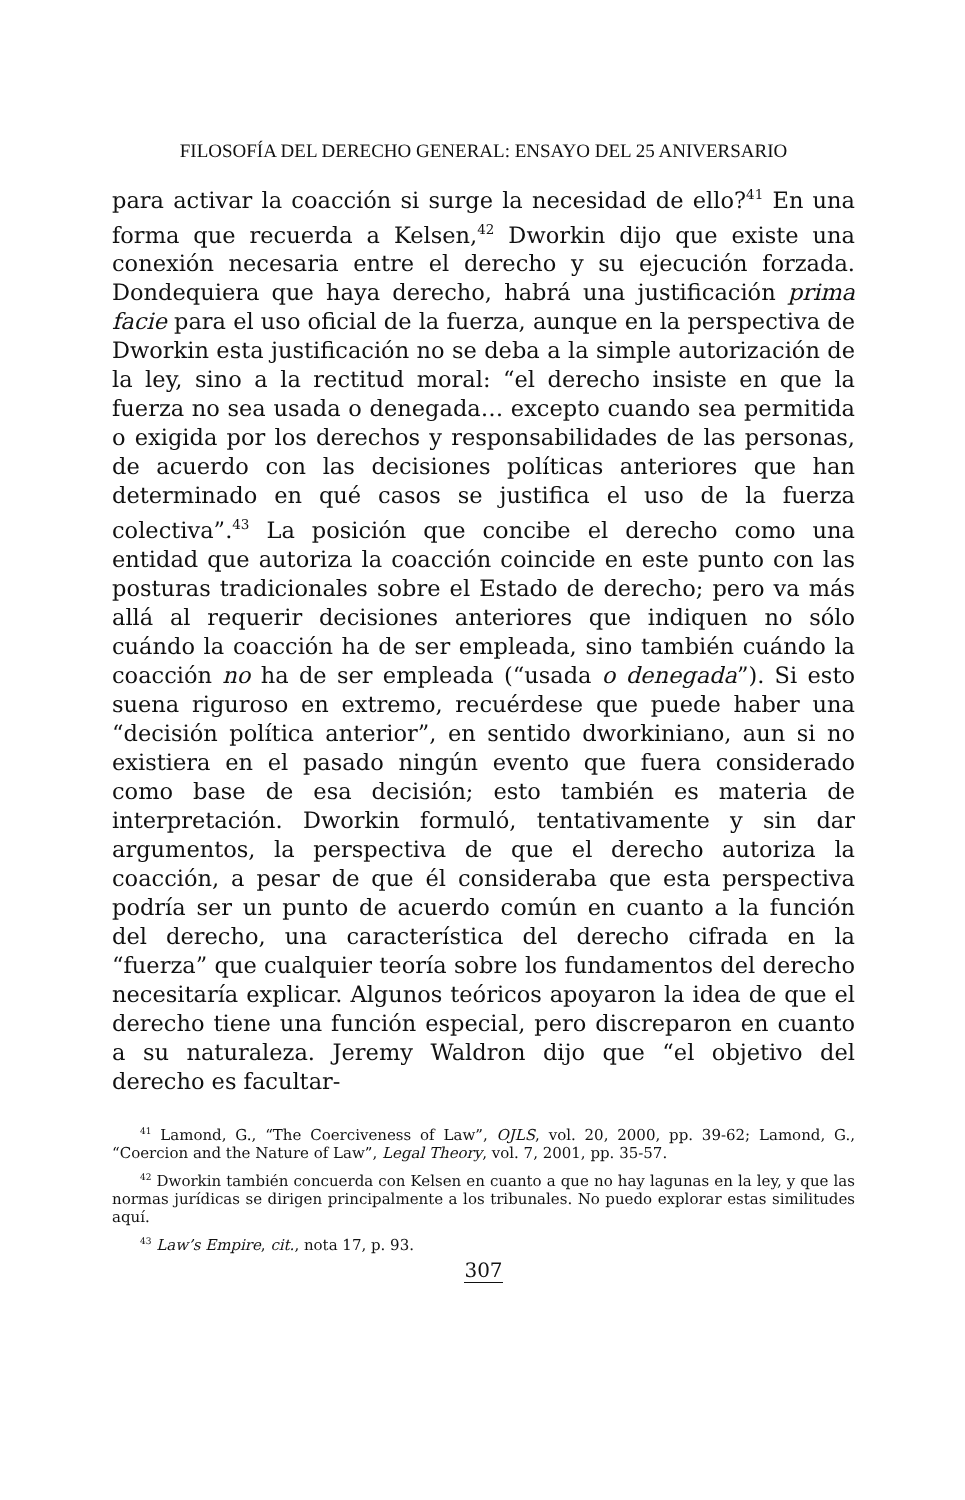FILOSOFÍA DEL DERECHO GENERAL: ENSAYO DEL 25 ANIVERSARIO
para activar la coacción si surge la necesidad de ello?<sup>41</sup> En una forma que recuerda a Kelsen,<sup>42</sup> Dworkin dijo que existe una conexión necesaria entre el derecho y su ejecución forzada. Dondequiera que haya derecho, habrá una justificación prima facie para el uso oficial de la fuerza, aunque en la perspectiva de Dworkin esta justificación no se deba a la simple autorización de la ley, sino a la rectitud moral: “el derecho insiste en que la fuerza no sea usada o denegada… excepto cuando sea permitida o exigida por los derechos y responsabilidades de las personas, de acuerdo con las decisiones políticas anteriores que han determinado en qué casos se justifica el uso de la fuerza colectiva”.<sup>43</sup> La posición que concibe el derecho como una entidad que autoriza la coacción coincide en este punto con las posturas tradicionales sobre el Estado de derecho; pero va más allá al requerir decisiones anteriores que indiquen no sólo cuándo la coacción ha de ser empleada, sino también cuándo la coacción no ha de ser empleada (“usada o denegada”). Si esto suena riguroso en extremo, recuérdese que puede haber una “decisión política anterior”, en sentido dworkiniano, aun si no existiera en el pasado ningún evento que fuera considerado como base de esa decisión; esto también es materia de interpretación. Dworkin formuló, tentativamente y sin dar argumentos, la perspectiva de que el derecho autoriza la coacción, a pesar de que él consideraba que esta perspectiva podría ser un punto de acuerdo común en cuanto a la función del derecho, una característica del derecho cifrada en la “fuerza” que cualquier teoría sobre los fundamentos del derecho necesitaría explicar. Algunos teóricos apoyaron la idea de que el derecho tiene una función especial, pero discreparon en cuanto a su naturaleza. Jeremy Waldron dijo que “el objetivo del derecho es facultar-
<sup>41</sup> Lamond, G., “The Coerciveness of Law”, OJLS, vol. 20, 2000, pp. 39-62; Lamond, G., “Coercion and the Nature of Law”, Legal Theory, vol. 7, 2001, pp. 35-57.
<sup>42</sup> Dworkin también concuerda con Kelsen en cuanto a que no hay lagunas en la ley, y que las normas jurídicas se dirigen principalmente a los tribunales. No puedo explorar estas similitudes aquí.
<sup>43</sup> Law’s Empire, cit., nota 17, p. 93.
307